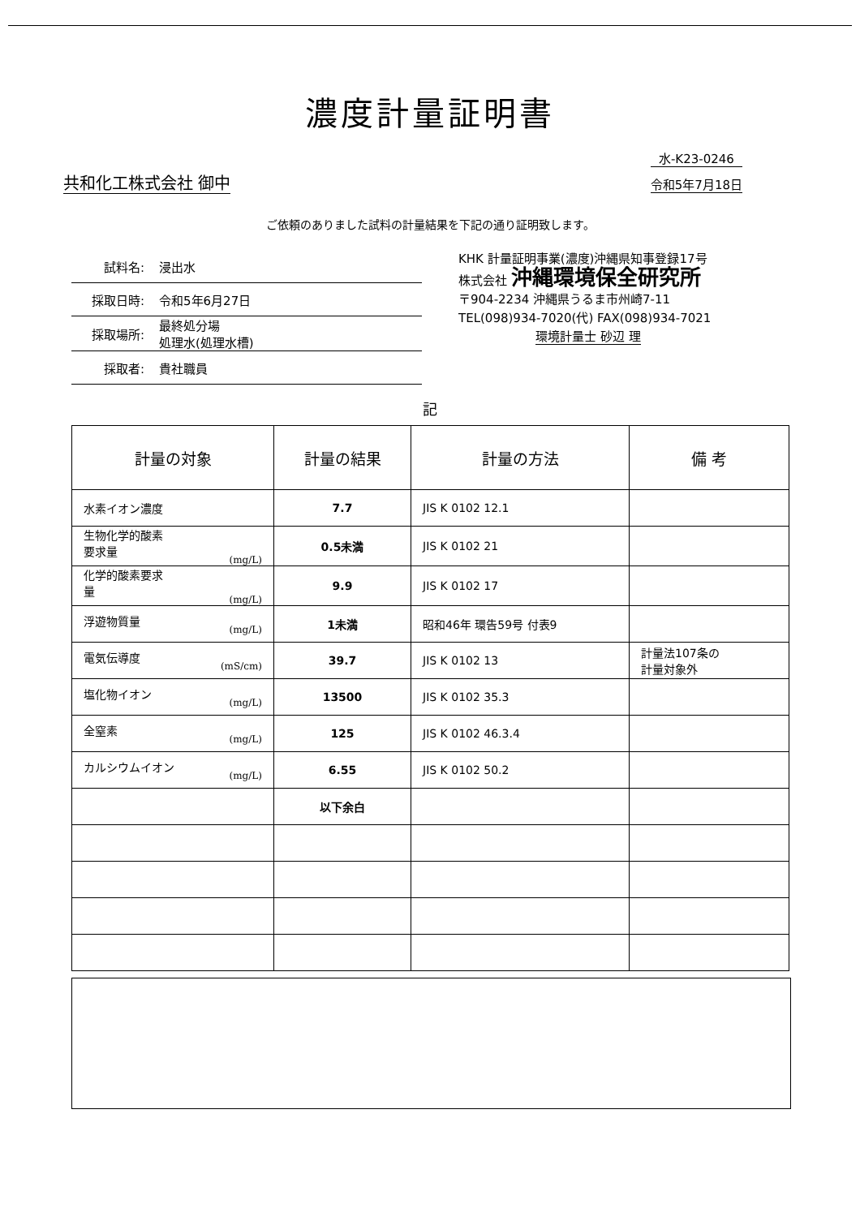濃度計量証明書
共和化工株式会社 御中
水-K23-0246
令和5年7月18日
ご依頼のありました試料の計量結果を下記の通り証明致します。
試料名: 浸出水
採取日時: 令和5年6月27日
採取場所: 最終処分場
処理水(処理水槽)
採取者: 貴社職員
KHK 計量証明事業(濃度)沖縄県知事登録17号
株式会社 沖縄環境保全研究所
〒904-2234 沖縄県うるま市州崎7-11
TEL(098)934-7020(代) FAX(098)934-7021
環境計量士 砂辺 理
記
| 計量の対象 | 計量の結果 | 計量の方法 | 備 考 |
| --- | --- | --- | --- |
| 水素イオン濃度 | 7.7 | JIS K 0102 12.1 | |
| 生物化学的酸素 要求量 (mg/L) | 0.5未満 | JIS K 0102 21 | |
| 化学的酸素要求 量 (mg/L) | 9.9 | JIS K 0102 17 | |
| 浮遊物質量 (mg/L) | 1未満 | 昭和46年 環告59号 付表9 | |
| 電気伝導度 (mS/cm) | 39.7 | JIS K 0102 13 | 計量法107条の 計量対象外 |
| 塩化物イオン (mg/L) | 13500 | JIS K 0102 35.3 | |
| 全窒素 (mg/L) | 125 | JIS K 0102 46.3.4 | |
| カルシウムイオン (mg/L) | 6.55 | JIS K 0102 50.2 | |
| | 以下余白 | | |